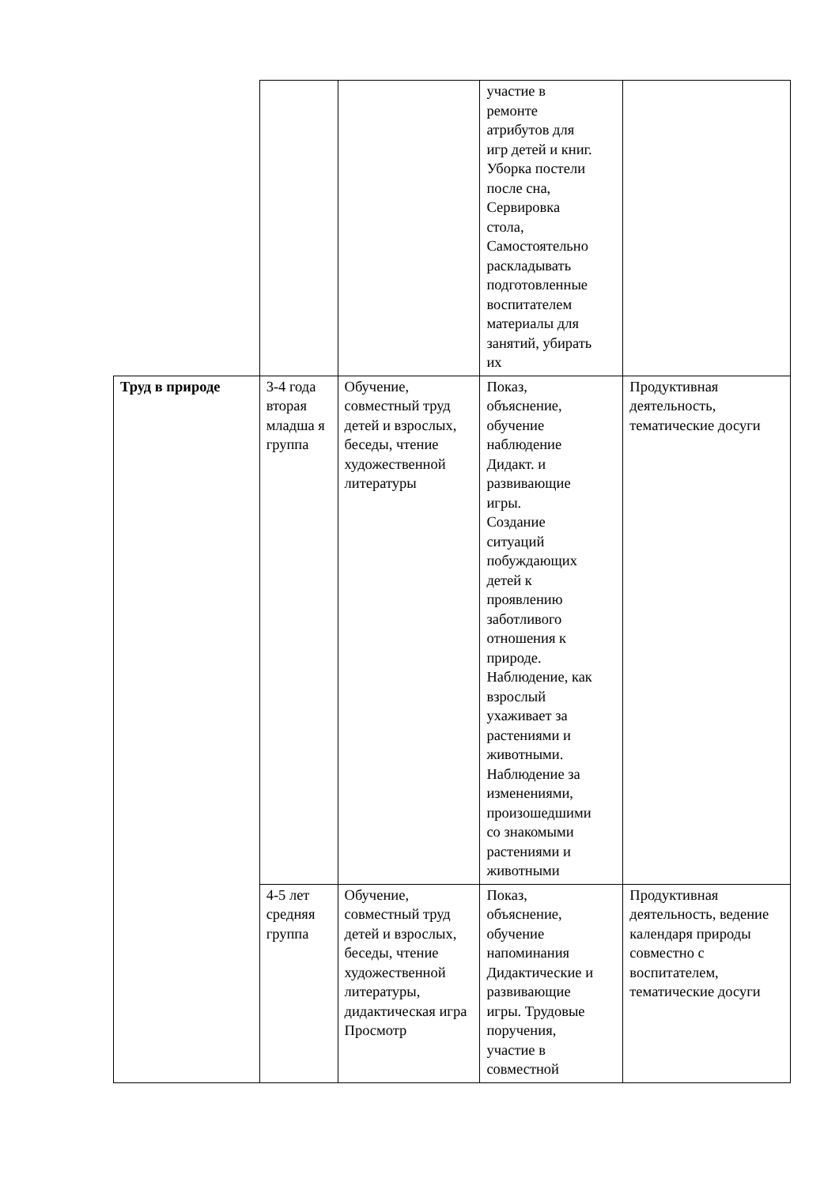| | | | участие в ремонте атрибутов для игр детей и книг. Уборка постели после сна, Сервировка стола, Самостоятельно раскладывать подготовленные воспитателем материалы для занятий, убирать их | |
| Труд в природе | 3-4 года вторая младша я группа | Обучение, совместный труд детей и взрослых, беседы, чтение художественной литературы | Показ, объяснение, обучение наблюдение Дидакт. и развивающие игры. Создание ситуаций побуждающих детей к проявлению заботливого отношения к природе. Наблюдение, как взрослый ухаживает за растениями и животными. Наблюдение за изменениями, произошедшими со знакомыми растениями и животными | Продуктивная деятельность, тематические досуги |
| | 4-5 лет средняя группа | Обучение, совместный труд детей и взрослых, беседы, чтение художественной литературы, дидактическая игра Просмотр | Показ, объяснение, обучение напоминания Дидактические и развивающие игры. Трудовые поручения, участие в совместной | Продуктивная деятельность, ведение календаря природы совместно с воспитателем, тематические досуги |